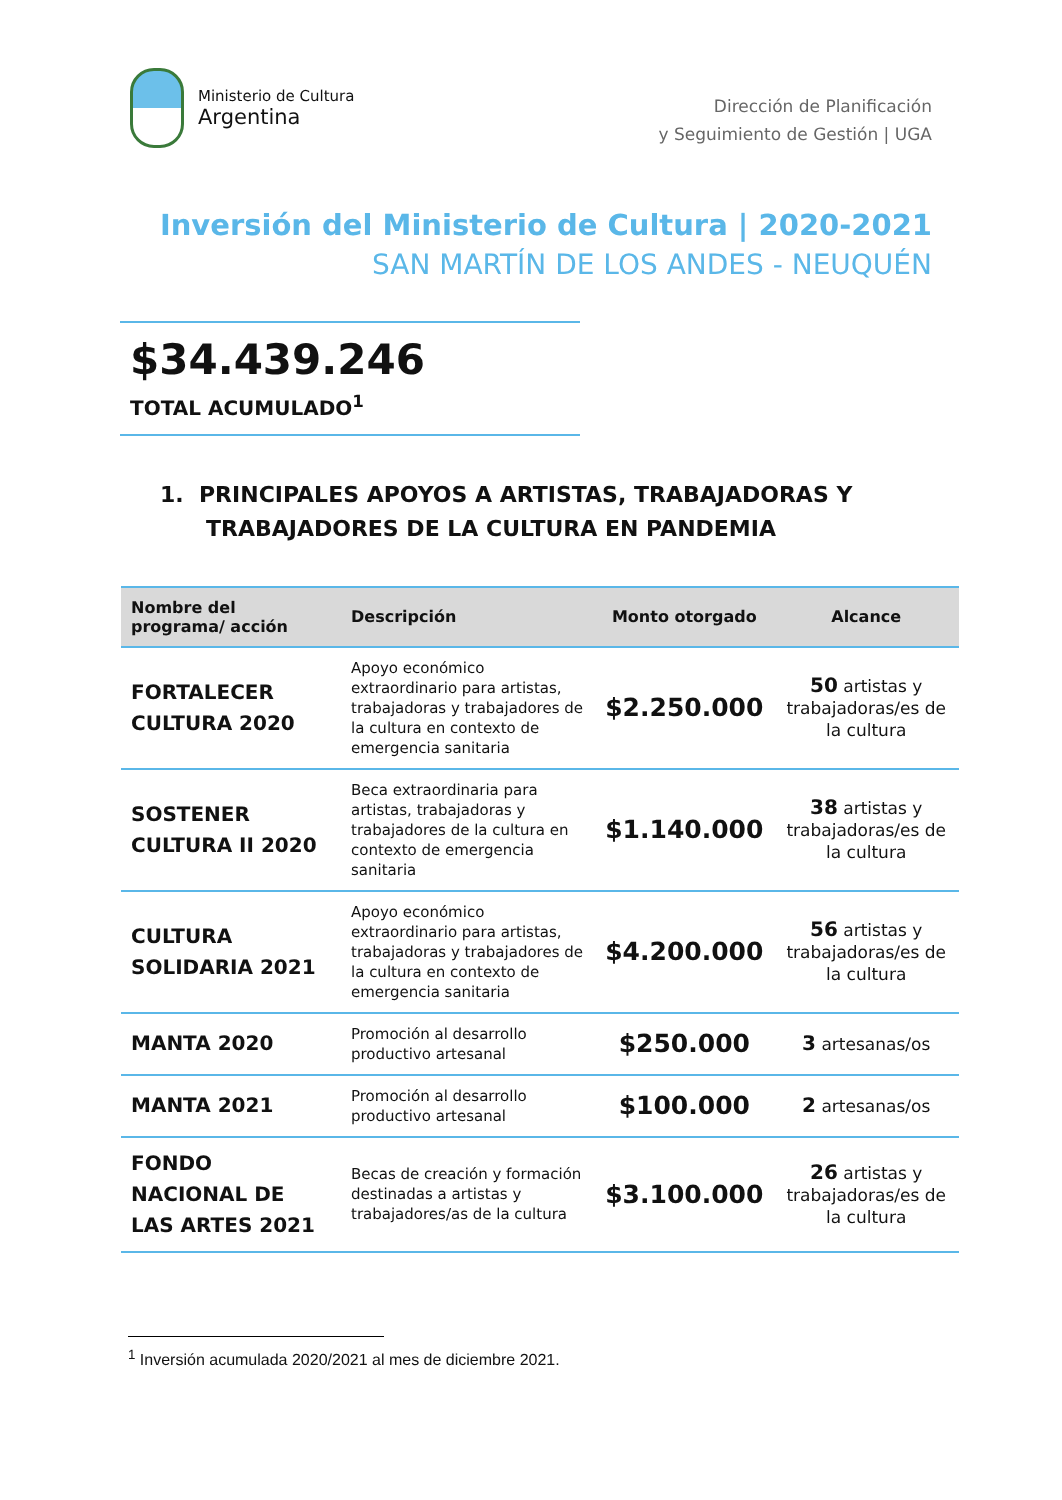Ministerio de Cultura
Argentina
Dirección de Planificación
y Seguimiento de Gestión | UGA
Inversión del Ministerio de Cultura | 2020-2021
SAN MARTÍN DE LOS ANDES - NEUQUÉN
$34.439.246
TOTAL ACUMULADO<sup>1</sup>
1. PRINCIPALES APOYOS A ARTISTAS, TRABAJADORAS Y
TRABAJADORES DE LA CULTURA EN PANDEMIA
| Nombre del programa/ acción | Descripción | Monto otorgado | Alcance |
| --- | --- | --- | --- |
| FORTALECER CULTURA 2020 | Apoyo económico extraordinario para artistas, trabajadoras y trabajadores de la cultura en contexto de emergencia sanitaria | $2.250.000 | 50 artistas y trabajadoras/es de la cultura |
| SOSTENER CULTURA II 2020 | Beca extraordinaria para artistas, trabajadoras y trabajadores de la cultura en contexto de emergencia sanitaria | $1.140.000 | 38 artistas y trabajadoras/es de la cultura |
| CULTURA SOLIDARIA 2021 | Apoyo económico extraordinario para artistas, trabajadoras y trabajadores de la cultura en contexto de emergencia sanitaria | $4.200.000 | 56 artistas y trabajadoras/es de la cultura |
| MANTA 2020 | Promoción al desarrollo productivo artesanal | $250.000 | 3 artesanas/os |
| MANTA 2021 | Promoción al desarrollo productivo artesanal | $100.000 | 2 artesanas/os |
| FONDO NACIONAL DE LAS ARTES 2021 | Becas de creación y formación destinadas a artistas y trabajadores/as de la cultura | $3.100.000 | 26 artistas y trabajadoras/es de la cultura |
<sup>1</sup> Inversión acumulada 2020/2021 al mes de diciembre 2021.